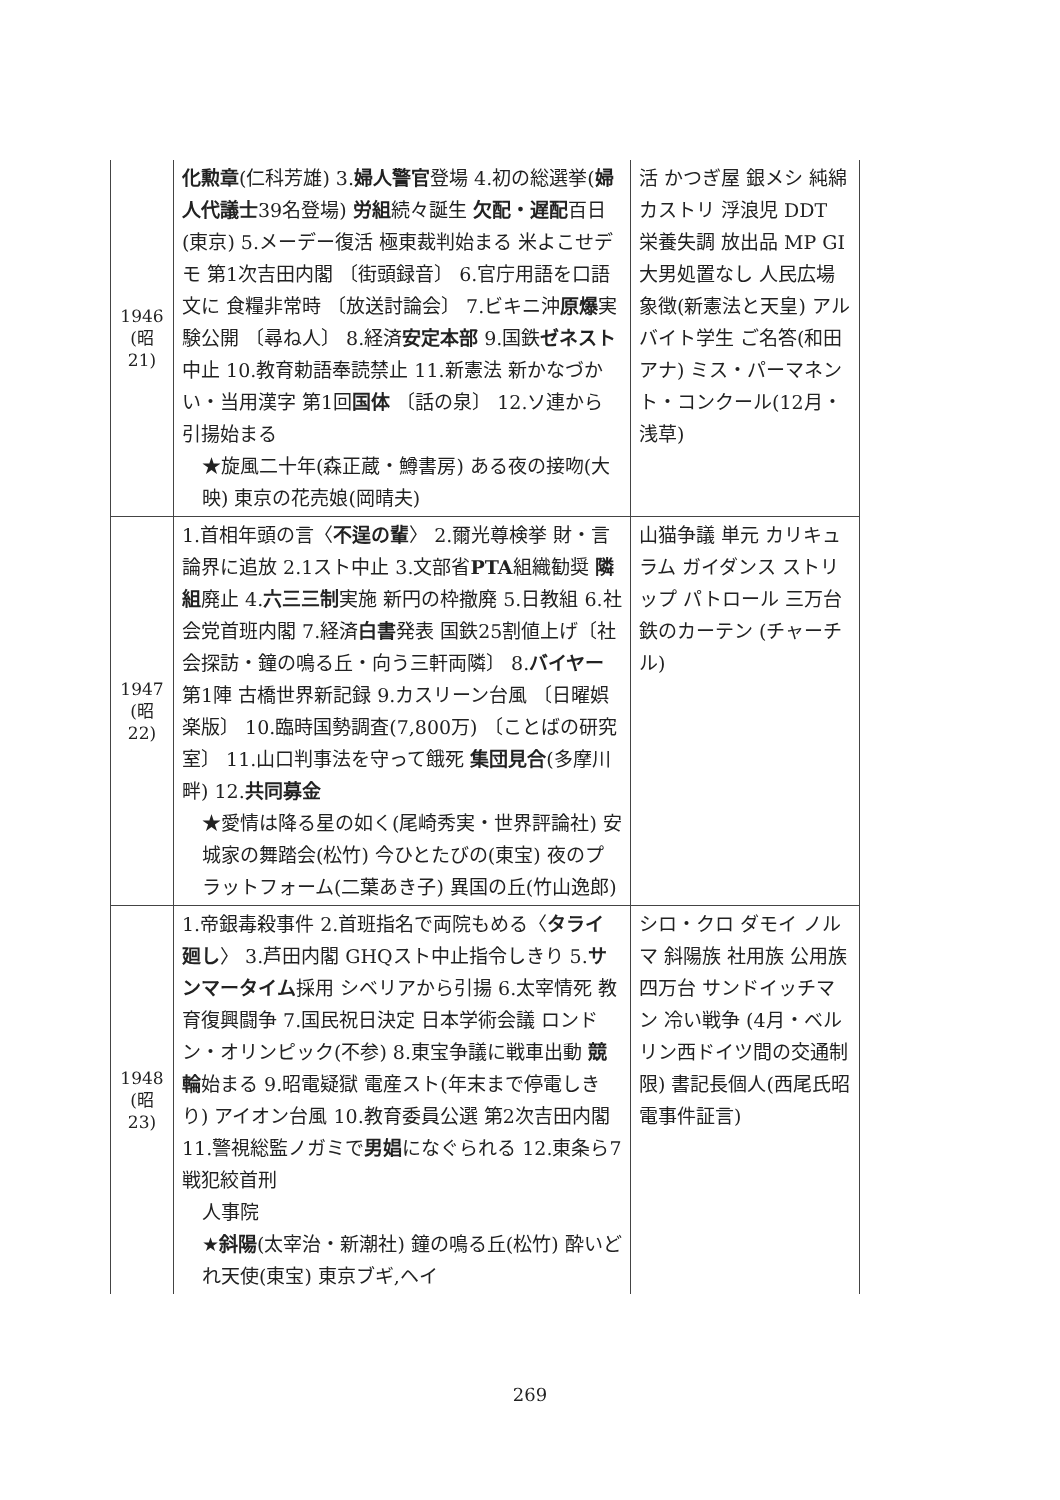| 1946 (昭 21) | 化勲章 (仁科芳雄) 3. 婦人警官 登場 4.初の総選挙( 婦人代議士 39名登場) 労組 続々誕生 欠配・遅配 百日(東京) 5.メーデー復活 極東裁判始まる 米よこせデモ 第1次吉田内閣 〔街頭録音〕 6.官庁用語を口語文に 食糧非常時 〔放送討論会〕 7.ビキニ沖 原爆 実験公開 〔尋ね人〕 8.経済 安定本部 9.国鉄 ゼネスト 中止 10.教育勅語奉読禁止 11.新憲法 新かなづかい・当用漢字 第1回 国体 〔話の泉〕 12.ソ連から引揚始まる ★旋風二十年(森正蔵・鱒書房) ある夜の接吻(大映) 東京の花売娘(岡晴夫) | 活 かつぎ屋 銀メシ 純綿 カストリ 浮浪児 DDT 栄養失調 放出品 MP GI 大男処置なし 人民広場 象徴(新憲法と天皇) アルバイト学生 ご名答(和田アナ) ミス・パーマネント・コンクール(12月・浅草) |
| 1947 (昭 22) | 1.首相年頭の言〈 不逞の輩 〉 2.爾光尊検挙 財・言論界に追放 2.1スト中止 3.文部省 PTA 組織勧奨 隣組 廃止 4. 六三三制 実施 新円の枠撤廃 5.日教組 6.社会党首班内閣 7.経済 白書 発表 国鉄25割値上げ〔社会探訪・鐘の鳴る丘・向う三軒両隣〕 8. バイヤー 第1陣 古橋世界新記録 9.カスリーン台風 〔日曜娯楽版〕 10.臨時国勢調査(7,800万) 〔ことばの研究室〕 11.山口判事法を守って餓死 集団見合 (多摩川畔) 12. 共同募金 ★愛情は降る星の如く(尾崎秀実・世界評論社) 安城家の舞踏会(松竹) 今ひとたびの(東宝) 夜のプラットフォーム(二葉あき子) 異国の丘(竹山逸郎) | 山猫争議 単元 カリキュラム ガイダンス ストリップ パトロール 三万台 鉄のカーテン (チャーチル) |
| 1948 (昭 23) | 1.帝銀毒殺事件 2.首班指名で両院もめる〈 タライ廻し 〉 3.芦田内閣 GHQスト中止指令しきり 5. サンマータイム 採用 シベリアから引揚 6.太宰情死 教育復興闘争 7.国民祝日決定 日本学術会議 ロンドン・オリンピック(不参) 8.東宝争議に戦車出動 競輪 始まる 9.昭電疑獄 電産スト(年末まで停電しきり) アイオン台風 10.教育委員公選 第2次吉田内閣 11.警視総監ノガミで 男娼 になぐられる 12.東条ら7戦犯絞首刑 人事院 ★ 斜陽 (太宰治・新潮社) 鐘の鳴る丘(松竹) 酔いどれ天使(東宝) 東京ブギ,ヘイ | シロ・クロ ダモイ ノルマ 斜陽族 社用族 公用族 四万台 サンドイッチマン 冷い戦争 (4月・ベルリン西ドイツ間の交通制限) 書記長個人(西尾氏昭電事件証言) |
269